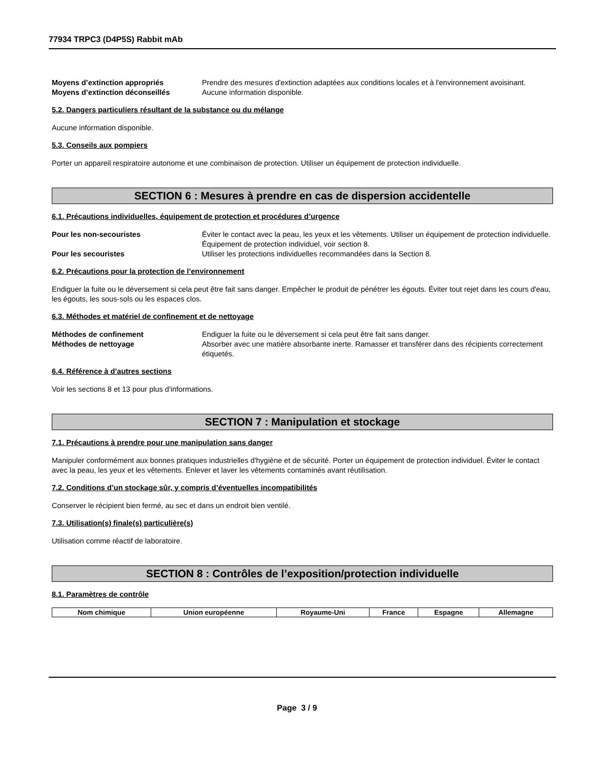77934 TRPC3 (D4P5S) Rabbit mAb
Moyens d’extinction appropriés Prendre des mesures d'extinction adaptées aux conditions locales et à l'environnement avoisinant.
Moyens d’extinction déconseillés Aucune information disponible.
5.2. Dangers particuliers résultant de la substance ou du mélange
Aucune information disponible.
5.3. Conseils aux pompiers
Porter un appareil respiratoire autonome et une combinaison de protection. Utiliser un équipement de protection individuelle.
SECTION 6 : Mesures à prendre en cas de dispersion accidentelle
6.1. Précautions individuelles, équipement de protection et procédures d’urgence
Pour les non-secouristes Éviter le contact avec la peau, les yeux et les vêtements. Utiliser un équipement de protection individuelle. Équipement de protection individuel, voir section 8.
Pour les secouristes Utiliser les protections individuelles recommandées dans la Section 8.
6.2. Précautions pour la protection de l’environnement
Endiguer la fuite ou le déversement si cela peut être fait sans danger. Empêcher le produit de pénétrer les égouts. Éviter tout rejet dans les cours d'eau, les égouts, les sous-sols ou les espaces clos.
6.3. Méthodes et matériel de confinement et de nettoyage
Méthodes de confinement Endiguer la fuite ou le déversement si cela peut être fait sans danger.
Méthodes de nettoyage Absorber avec une matière absorbante inerte. Ramasser et transférer dans des récipients correctement étiquetés.
6.4. Référence à d’autres sections
Voir les sections 8 et 13 pour plus d'informations.
SECTION 7 : Manipulation et stockage
7.1. Précautions à prendre pour une manipulation sans danger
Manipuler conformément aux bonnes pratiques industrielles d'hygiène et de sécurité. Porter un équipement de protection individuel. Éviter le contact avec la peau, les yeux et les vêtements. Enlever et laver les vêtements contaminés avant réutilisation.
7.2. Conditions d’un stockage sûr, y compris d’éventuelles incompatibilités
Conserver le récipient bien fermé, au sec et dans un endroit bien ventilé.
7.3. Utilisation(s) finale(s) particulière(s)
Utilisation comme réactif de laboratoire.
SECTION 8 : Contrôles de l’exposition/protection individuelle
8.1. Paramètres de contrôle
| Nom chimique | Union européenne | Royaume-Uni | France | Espagne | Allemagne |
| --- | --- | --- | --- | --- | --- |
Page 3 / 9